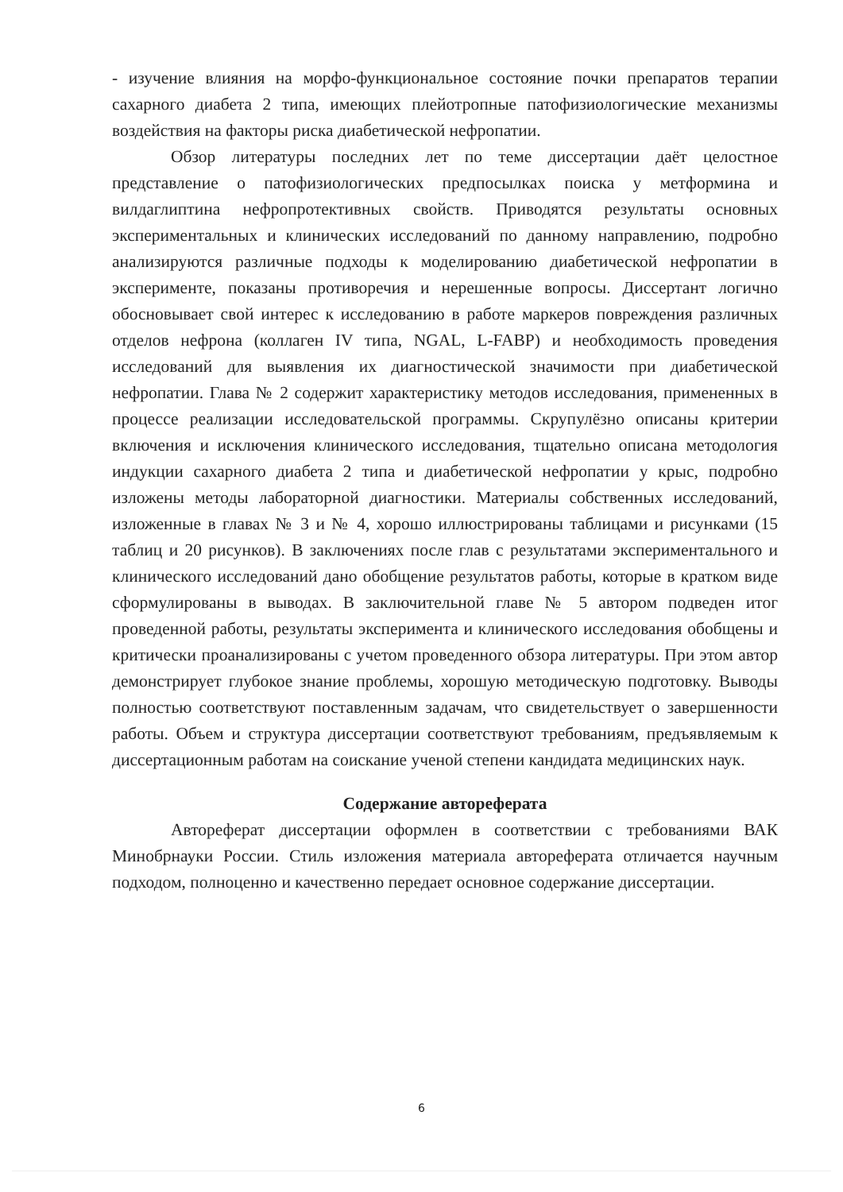- изучение влияния на морфо-функциональное состояние почки препаратов терапии сахарного диабета 2 типа, имеющих плейотропные патофизиологические механизмы воздействия на факторы риска диабетической нефропатии.
Обзор литературы последних лет по теме диссертации даёт целостное представление о патофизиологических предпосылках поиска у метформина и вилдаглиптина нефропротективных свойств. Приводятся результаты основных экспериментальных и клинических исследований по данному направлению, подробно анализируются различные подходы к моделированию диабетической нефропатии в эксперименте, показаны противоречия и нерешенные вопросы. Диссертант логично обосновывает свой интерес к исследованию в работе маркеров повреждения различных отделов нефрона (коллаген IV типа, NGAL, L-FABP) и необходимость проведения исследований для выявления их диагностической значимости при диабетической нефропатии. Глава № 2 содержит характеристику методов исследования, примененных в процессе реализации исследовательской программы. Скрупулёзно описаны критерии включения и исключения клинического исследования, тщательно описана методология индукции сахарного диабета 2 типа и диабетической нефропатии у крыс, подробно изложены методы лабораторной диагностики. Материалы собственных исследований, изложенные в главах № 3 и № 4, хорошо иллюстрированы таблицами и рисунками (15 таблиц и 20 рисунков). В заключениях после глав с результатами экспериментального и клинического исследований дано обобщение результатов работы, которые в кратком виде сформулированы в выводах. В заключительной главе № 5 автором подведен итог проведенной работы, результаты эксперимента и клинического исследования обобщены и критически проанализированы с учетом проведенного обзора литературы. При этом автор демонстрирует глубокое знание проблемы, хорошую методическую подготовку. Выводы полностью соответствуют поставленным задачам, что свидетельствует о завершенности работы. Объем и структура диссертации соответствуют требованиям, предъявляемым к диссертационным работам на соискание ученой степени кандидата медицинских наук.
Содержание автореферата
Автореферат диссертации оформлен в соответствии с требованиями ВАК Минобрнауки России. Стиль изложения материала автореферата отличается научным подходом, полноценно и качественно передает основное содержание диссертации.
6